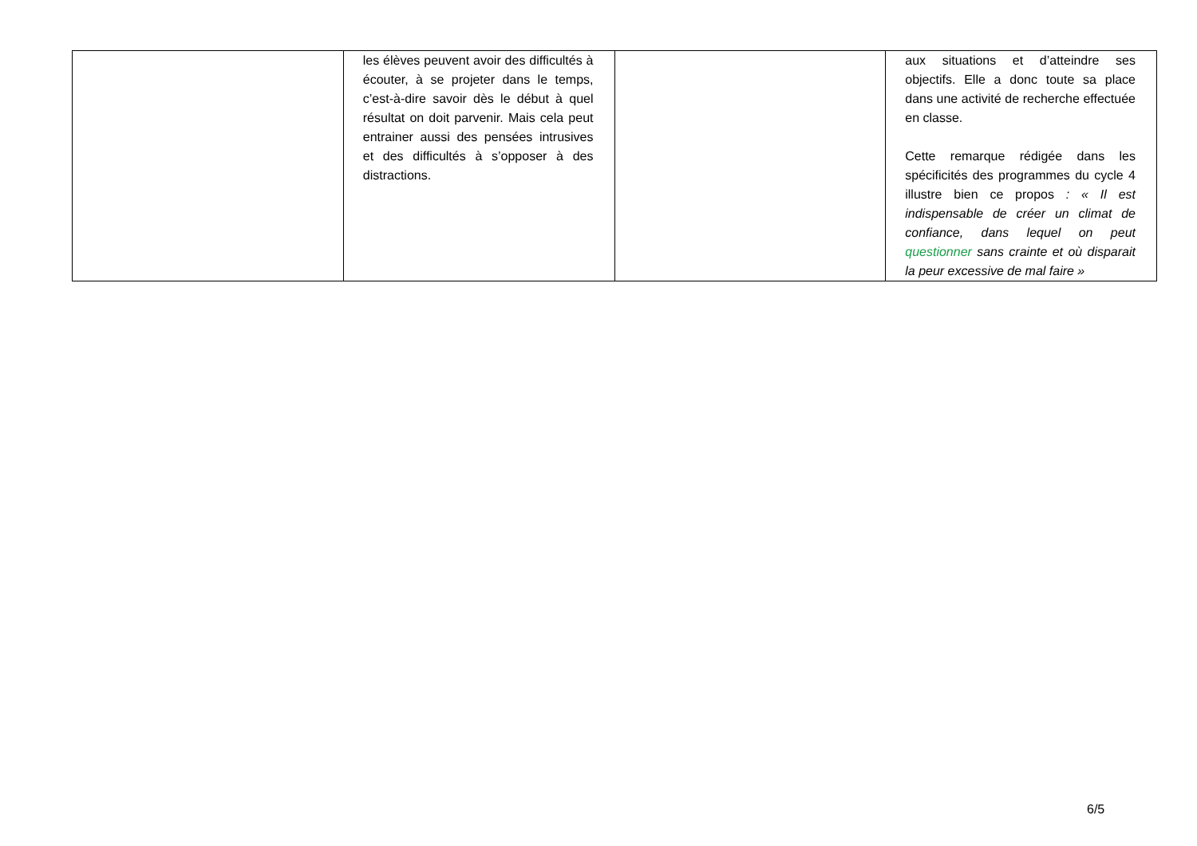| | les élèves peuvent avoir des difficultés à écouter, à se projeter dans le temps, c’est-à-dire savoir dès le début à quel résultat on doit parvenir. Mais cela peut entrainer aussi des pensées intrusives et des difficultés à s’opposer à des distractions. | | aux situations et d’atteindre ses objectifs. Elle a donc toute sa place dans une activité de recherche effectuée en classe. Cette remarque rédigée dans les spécificités des programmes du cycle 4 illustre bien ce propos : « Il est indispensable de créer un climat de confiance, dans lequel on peut questionner sans crainte et où disparait la peur excessive de mal faire » |
6/5